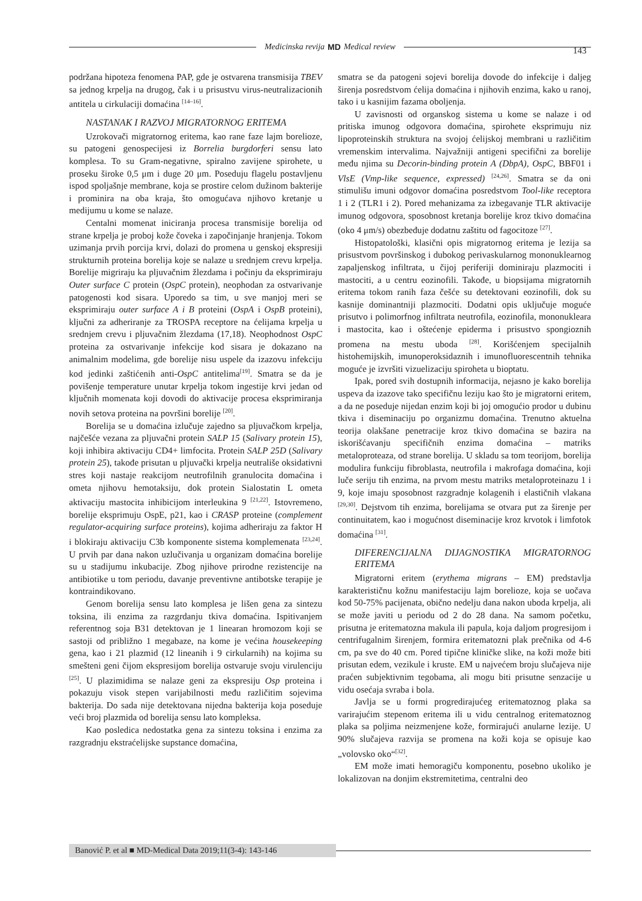Medicinska revija MD Medical review 143
podržana hipoteza fenomena PAP, gde je ostvarena transmisija TBEV sa jednog krpelja na drugog, čak i u prisustvu virus-neutralizacionih antitela u cirkulaciji domaćina <sup>[14–16]</sup>.
NASTANAK I RAZVOJ MIGRATORNOG ERITEMA
Uzrokovači migratornog eritema, kao rane faze lajm borelioze, su patogeni genospecijesi iz Borrelia burgdorferi sensu lato komplesa. To su Gram-negativne, spiralno zavijene spirohete, u proseku široke 0,5 μm i duge 20 μm. Poseduju flagelu postavljenu ispod spoljašnje membrane, koja se prostire celom dužinom bakterije i prominira na oba kraja, što omogućava njihovo kretanje u medijumu u kome se nalaze.
Centalni momenat iniciranja procesa transmisije borelija od strane krpelja je proboj kože čoveka i započinjanje hranjenja. Tokom uzimanja prvih porcija krvi, dolazi do promena u genskoj ekspresiji strukturnih proteina borelija koje se nalaze u srednjem crevu krpelja. Borelije migriraju ka pljuvačnim žlezdama i počinju da eksprimiraju Outer surface C protein (OspC protein), neophodan za ostvarivanje patogenosti kod sisara. Uporedo sa tim, u sve manjoj meri se eksprimiraju outer surface A i B proteini (OspA i OspB proteini), ključni za adheriranje za TROSPA receptore na ćelijama krpelja u srednjem crevu i pljuvačnim žlezdama (17,18). Neophodnost OspC proteina za ostvarivanje infekcije kod sisara je dokazano na animalnim modelima, gde borelije nisu uspele da izazovu infekciju kod jedinki zaštićenih anti-OspC antitelima<sup>[19]</sup>. Smatra se da je povišenje temperature unutar krpelja tokom ingestije krvi jedan od ključnih momenata koji dovodi do aktivacije procesa eksprimiranja novih setova proteina na površini borelije <sup>[20]</sup>.
Borelija se u domaćina izlučuje zajedno sa pljuvačkom krpelja, najčešće vezana za pljuvačni protein SALP 15 (Salivary protein 15), koji inhibira aktivaciju CD4+ limfocita. Protein SALP 25D (Salivary protein 25), takođe prisutan u pljuvački krpelja neutrališe oksidativni stres koji nastaje reakcijom neutrofilnih granulocita domaćina i ometa njihovu hemotaksiju, dok protein Sialostatin L ometa aktivaciju mastocita inhibicijom interleukina 9 <sup>[21,22]</sup>. Istovremeno, borelije eksprimuju OspE, p21, kao i CRASP proteine (complement regulator-acquiring surface proteins), kojima adheriraju za faktor H i blokiraju aktivaciju C3b komponente sistema komplemenata <sup>[23,24]</sup>. U prvih par dana nakon uzlučivanja u organizam domaćina borelije su u stadijumu inkubacije. Zbog njihove prirodne rezistencije na antibiotike u tom periodu, davanje preventivne antibotske terapije je kontraindikovano.
Genom borelija sensu lato komplesa je lišen gena za sintezu toksina, ili enzima za razgrdanju tkiva domaćina. Ispitivanjem referentnog soja B31 detektovan je 1 linearan hromozom koji se sastoji od približno 1 megabaze, na kome je većina housekeeping gena, kao i 21 plazmid (12 lineanih i 9 cirkularnih) na kojima su smešteni geni čijom ekspresijom borelija ostvaruje svoju virulenciju <sup>[25]</sup>. U plazimidima se nalaze geni za ekspresiju Osp proteina i pokazuju visok stepen varijabilnosti među različitim sojevima bakterija. Do sada nije detektovana nijedna bakterija koja poseduje veći broj plazmida od borelija sensu lato kompleksa.
Kao posledica nedostatka gena za sintezu toksina i enzima za razgradnju ekstraćelijske supstance domaćina,
smatra se da patogeni sojevi borelija dovode do infekcije i daljeg širenja posredstvom ćelija domaćina i njihovih enzima, kako u ranoj, tako i u kasnijim fazama oboljenja.
U zavisnosti od organskog sistema u kome se nalaze i od pritiska imunog odgovora domaćina, spirohete eksprimuju niz lipoproteinskih struktura na svojoj ćelijskoj membrani u različitim vremenskim intervalima. Najvažniji antigeni specifični za borelije među njima su Decorin-binding protein A (DbpA), OspC, BBF01 i VlsE (Vmp-like sequence, expressed) <sup>[24,26]</sup>. Smatra se da oni stimulišu imuni odgovor domaćina posredstvom Tool-like receptora 1 i 2 (TLR1 i 2). Pored mehanizama za izbegavanje TLR aktivacije imunog odgovora, sposobnost kretanja borelije kroz tkivo domaćina (oko 4 μm/s) obezbeđuje dodatnu zaštitu od fagocitoze <sup>[27]</sup>.
Histopatološki, klasični opis migratornog eritema je lezija sa prisustvom površinskog i dubokog perivaskularnog mononuklearnog zapaljenskog infiltrata, u čijoj periferiji dominiraju plazmociti i mastociti, a u centru eozinofili. Takođe, u biopsijama migratornih eritema tokom ranih faza češće su detektovani eozinofili, dok su kasnije dominantniji plazmociti. Dodatni opis uključuje moguće prisutvo i polimorfnog infiltrata neutrofila, eozinofila, mononukleara i mastocita, kao i oštećenje epiderma i prisustvo spongioznih promena na mestu uboda <sup>[28]</sup>. Korišćenjem specijalnih histohemijskih, imunoperoksidaznih i imunofluorescentnih tehnika moguće je izvršiti vizuelizaciju spiroheta u bioptatu.
Ipak, pored svih dostupnih informacija, nejasno je kako borelija uspeva da izazove tako specifičnu leziju kao što je migratorni eritem, a da ne poseduje nijedan enzim koji bi joj omogućio prodor u dubinu tkiva i diseminaciju po organizmu domaćina. Trenutno aktuelna teorija olakšane penetracije kroz tkivo domaćina se bazira na iskorišćavanju specifičnih enzima domaćina – matriks metaloproteaza, od strane borelija. U skladu sa tom teorijom, borelija modulira funkciju fibroblasta, neutrofila i makrofaga domaćina, koji luče seriju tih enzima, na prvom mestu matriks metaloproteinazu 1 i 9, koje imaju sposobnost razgradnje kolagenih i elastičnih vlakana <sup>[29,30]</sup>. Dejstvom tih enzima, borelijama se otvara put za širenje per continuitatem, kao i mogućnost diseminacije kroz krvotok i limfotok domaćina <sup>[31]</sup>.
DIFERENCIJALNA DIJAGNOSTIKA MIGRATORNOG ERITEMA
Migratorni eritem (erythema migrans – EM) predstavlja karakterističnu kožnu manifestaciju lajm borelioze, koja se uočava kod 50-75% pacijenata, obično nedelju dana nakon uboda krpelja, ali se može javiti u periodu od 2 do 28 dana. Na samom početku, prisutna je eritematozna makula ili papula, koja daljom progresijom i centrifugalnim širenjem, formira eritematozni plak prečnika od 4-6 cm, pa sve do 40 cm. Pored tipične kliničke slike, na koži može biti prisutan edem, vezikule i kruste. EM u najvećem broju slučajeva nije praćen subjektivnim tegobama, ali mogu biti prisutne senzacije u vidu osećaja svraba i bola.
Javlja se u formi progredirajućeg eritematoznog plaka sa varirajućim stepenom eritema ili u vidu centralnog eritematoznog plaka sa poljima neizmenjene kože, formirajući anularne lezije. U 90% slučajeva razvija se promena na koži koja se opisuje kao „volovsko oko“<sup>[32]</sup>.
EM može imati hemoragiču komponentu, posebno ukoliko je lokalizovan na donjim ekstremitetima, centralni deo
Banović P. et al ■ MD-Medical Data 2019;11(3-4): 143-146